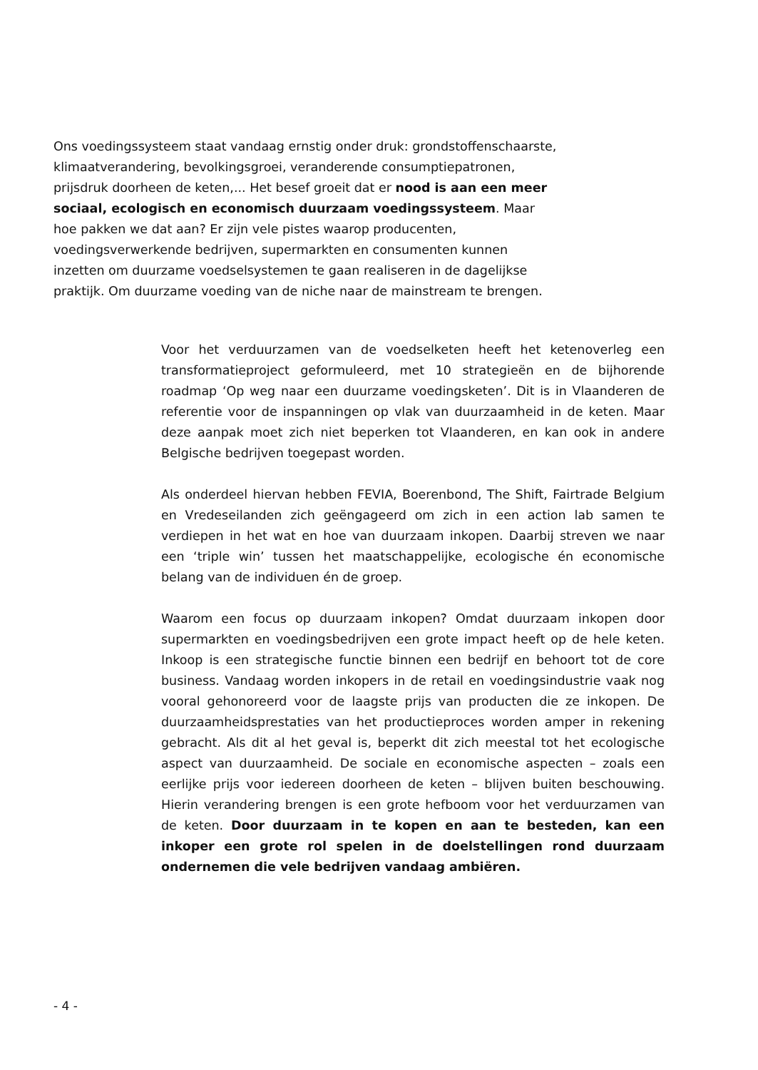Ons voedingssysteem staat vandaag ernstig onder druk: grondstoffenschaarste, klimaatverandering, bevolkingsgroei, veranderende consumptiepatronen, prijsdruk doorheen de keten,... Het besef groeit dat er nood is aan een meer sociaal, ecologisch en economisch duurzaam voedingssysteem. Maar hoe pakken we dat aan? Er zijn vele pistes waarop producenten, voedingsverwerkende bedrijven, supermarkten en consumenten kunnen inzetten om duurzame voedselsystemen te gaan realiseren in de dagelijkse praktijk. Om duurzame voeding van de niche naar de mainstream te brengen.
Voor het verduurzamen van de voedselketen heeft het ketenoverleg een transformatieproject geformuleerd, met 10 strategieën en de bijhorende roadmap ‘Op weg naar een duurzame voedingsketen’. Dit is in Vlaanderen de referentie voor de inspanningen op vlak van duurzaamheid in de keten. Maar deze aanpak moet zich niet beperken tot Vlaanderen, en kan ook in andere Belgische bedrijven toegepast worden.
Als onderdeel hiervan hebben FEVIA, Boerenbond, The Shift, Fairtrade Belgium en Vredeseilanden zich geëngageerd om zich in een action lab samen te verdiepen in het wat en hoe van duurzaam inkopen. Daarbij streven we naar een ‘triple win’ tussen het maatschappelijke, ecologische én economische belang van de individuen én de groep.
Waarom een focus op duurzaam inkopen? Omdat duurzaam inkopen door supermarkten en voedingsbedrijven een grote impact heeft op de hele keten. Inkoop is een strategische functie binnen een bedrijf en behoort tot de core business. Vandaag worden inkopers in de retail en voedingsindustrie vaak nog vooral gehonoreerd voor de laagste prijs van producten die ze inkopen. De duurzaamheidsprestaties van het productieproces worden amper in rekening gebracht. Als dit al het geval is, beperkt dit zich meestal tot het ecologische aspect van duurzaamheid. De sociale en economische aspecten – zoals een eerlijke prijs voor iedereen doorheen de keten – blijven buiten beschouwing. Hierin verandering brengen is een grote hefboom voor het verduurzamen van de keten. Door duurzaam in te kopen en aan te besteden, kan een inkoper een grote rol spelen in de doelstellingen rond duurzaam ondernemen die vele bedrijven vandaag ambiëren.
- 4 -